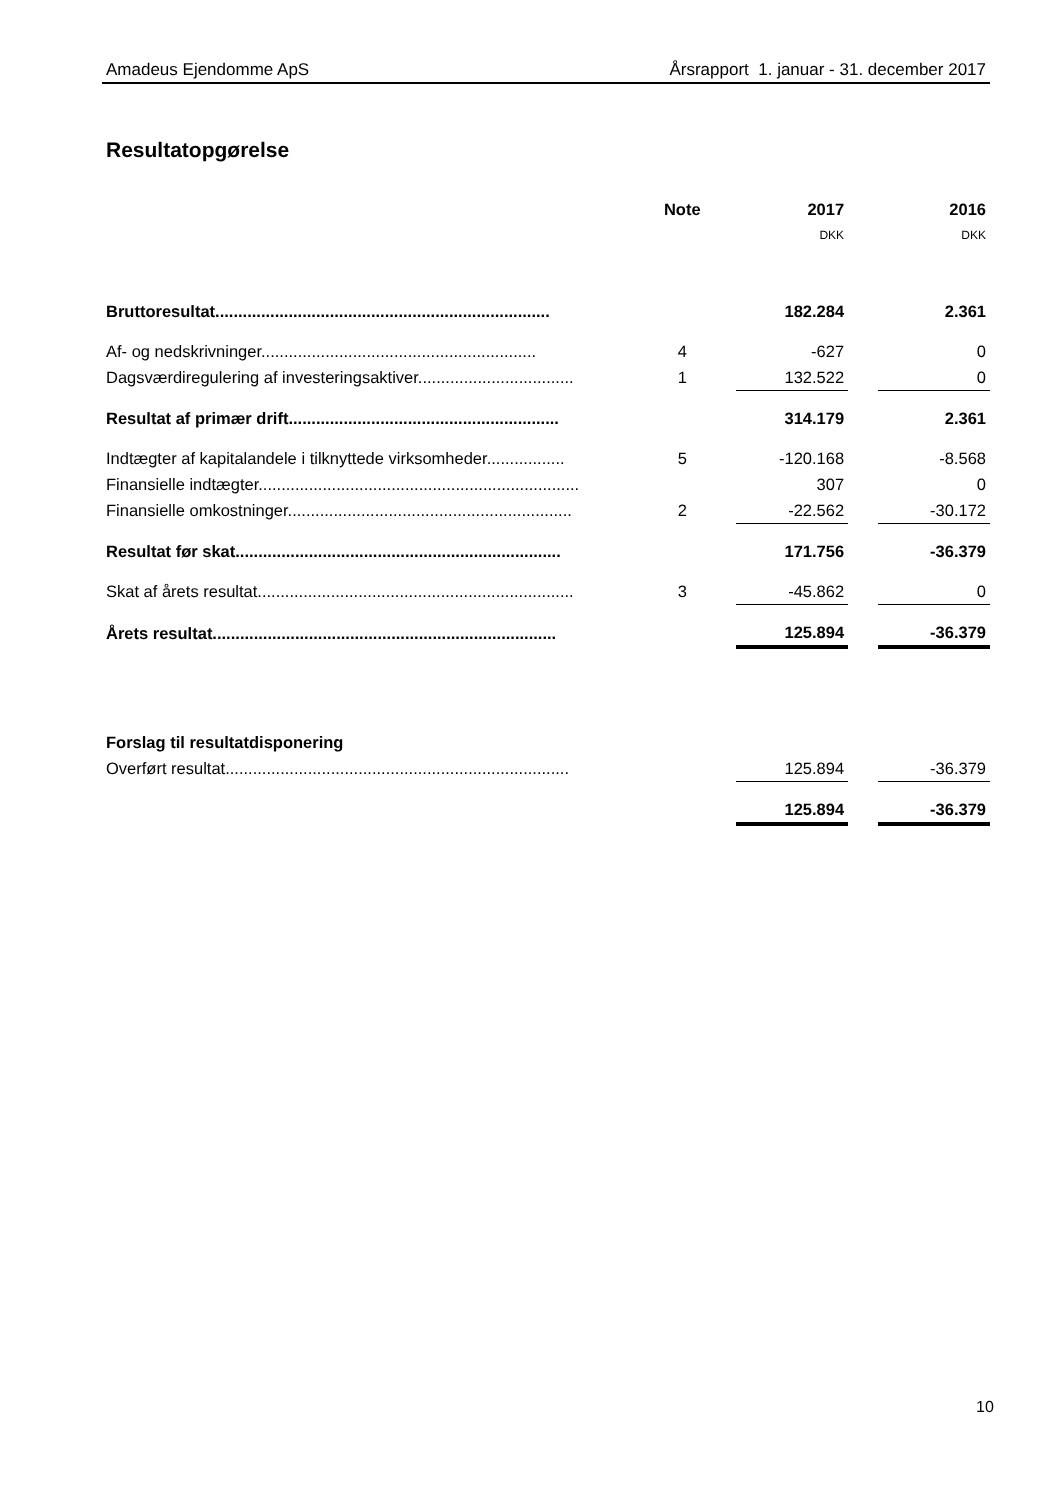Amadeus Ejendomme ApS Årsrapport 1. januar - 31. december 2017
Resultatopgørelse
| | Note | 2017 | | 2016 |
| | | DKK | | DKK |
| Bruttoresultat......................................................................... | | 182.284 | | 2.361 |
| Af- og nedskrivninger............................................................ | 4 | -627 | | 0 |
| Dagsværdiregulering af investeringsaktiver.................................. | 1 | 132.522 | | 0 |
| Resultat af primær drift........................................................... | | 314.179 | | 2.361 |
| Indtægter af kapitalandele i tilknyttede virksomheder................. | 5 | -120.168 | | -8.568 |
| Finansielle indtægter...................................................................... | | 307 | | 0 |
| Finansielle omkostninger.............................................................. | 2 | -22.562 | | -30.172 |
| Resultat før skat....................................................................... | | 171.756 | | -36.379 |
| Skat af årets resultat..................................................................... | 3 | -45.862 | | 0 |
| Årets resultat........................................................................... | | 125.894 | | -36.379 |
| Forslag til resultatdisponering | | | | |
| Overført resultat........................................................................... | | 125.894 | | -36.379 |
| | | 125.894 | | -36.379 |
10